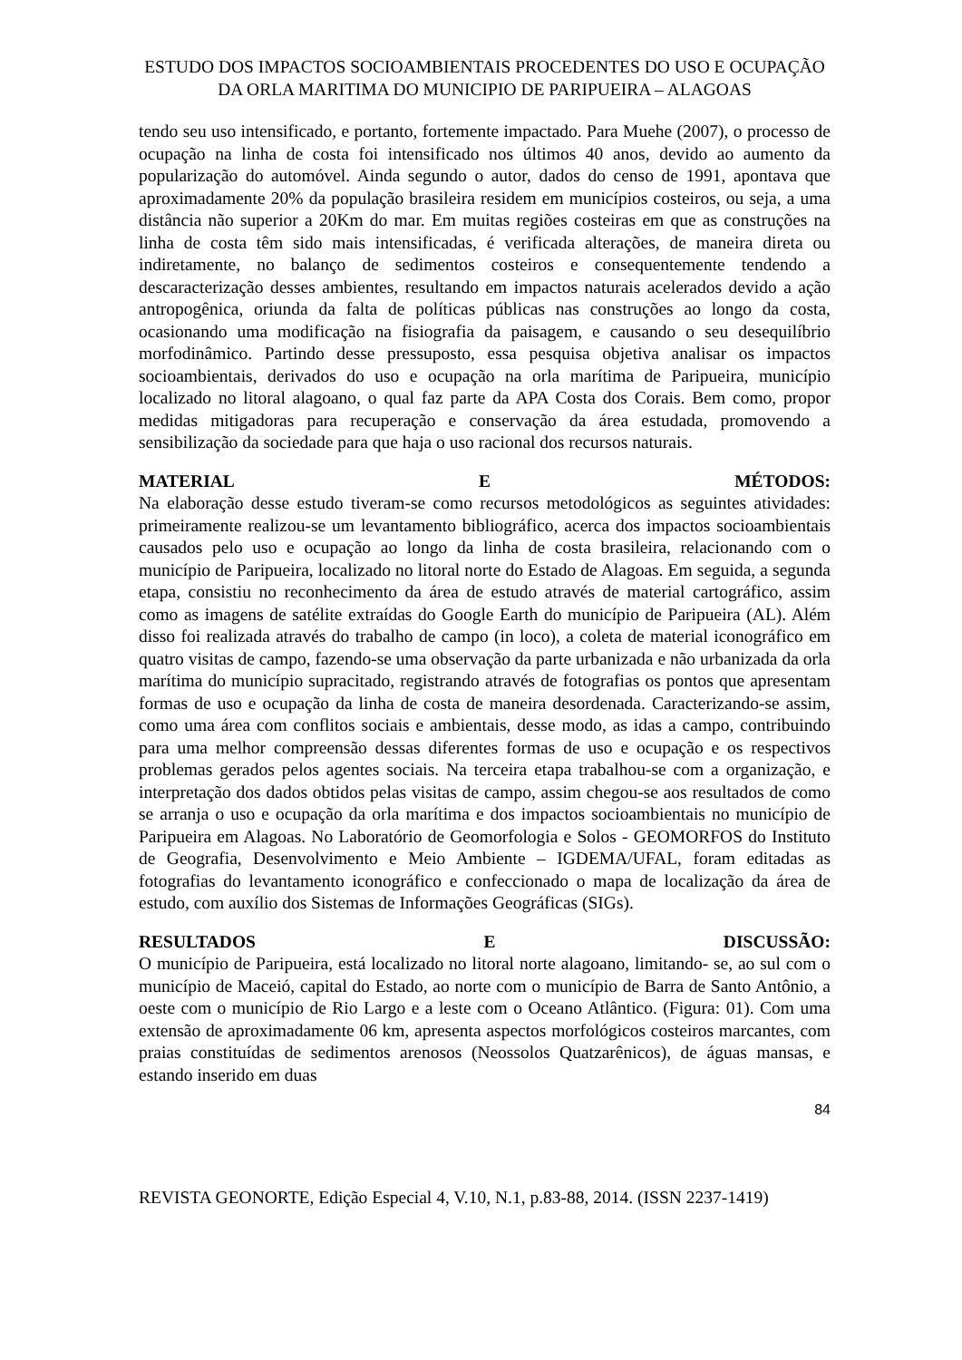ESTUDO DOS IMPACTOS SOCIOAMBIENTAIS PROCEDENTES DO USO E OCUPAÇÃO DA ORLA MARITIMA DO MUNICIPIO DE PARIPUEIRA – ALAGOAS
tendo seu uso intensificado, e portanto, fortemente impactado. Para Muehe (2007), o processo de ocupação na linha de costa foi intensificado nos últimos 40 anos, devido ao aumento da popularização do automóvel. Ainda segundo o autor, dados do censo de 1991, apontava que aproximadamente 20% da população brasileira residem em municípios costeiros, ou seja, a uma distância não superior a 20Km do mar. Em muitas regiões costeiras em que as construções na linha de costa têm sido mais intensificadas, é verificada alterações, de maneira direta ou indiretamente, no balanço de sedimentos costeiros e consequentemente tendendo a descaracterização desses ambientes, resultando em impactos naturais acelerados devido a ação antropogênica, oriunda da falta de políticas públicas nas construções ao longo da costa, ocasionando uma modificação na fisiografia da paisagem, e causando o seu desequilíbrio morfodinâmico. Partindo desse pressuposto, essa pesquisa objetiva analisar os impactos socioambientais, derivados do uso e ocupação na orla marítima de Paripueira, município localizado no litoral alagoano, o qual faz parte da APA Costa dos Corais. Bem como, propor medidas mitigadoras para recuperação e conservação da área estudada, promovendo a sensibilização da sociedade para que haja o uso racional dos recursos naturais.
MATERIAL E MÉTODOS:
Na elaboração desse estudo tiveram-se como recursos metodológicos as seguintes atividades: primeiramente realizou-se um levantamento bibliográfico, acerca dos impactos socioambientais causados pelo uso e ocupação ao longo da linha de costa brasileira, relacionando com o município de Paripueira, localizado no litoral norte do Estado de Alagoas. Em seguida, a segunda etapa, consistiu no reconhecimento da área de estudo através de material cartográfico, assim como as imagens de satélite extraídas do Google Earth do município de Paripueira (AL). Além disso foi realizada através do trabalho de campo (in loco), a coleta de material iconográfico em quatro visitas de campo, fazendo-se uma observação da parte urbanizada e não urbanizada da orla marítima do município supracitado, registrando através de fotografias os pontos que apresentam formas de uso e ocupação da linha de costa de maneira desordenada. Caracterizando-se assim, como uma área com conflitos sociais e ambientais, desse modo, as idas a campo, contribuindo para uma melhor compreensão dessas diferentes formas de uso e ocupação e os respectivos problemas gerados pelos agentes sociais. Na terceira etapa trabalhou-se com a organização, e interpretação dos dados obtidos pelas visitas de campo, assim chegou-se aos resultados de como se arranja o uso e ocupação da orla marítima e dos impactos socioambientais no município de Paripueira em Alagoas. No Laboratório de Geomorfologia e Solos - GEOMORFOS do Instituto de Geografia, Desenvolvimento e Meio Ambiente – IGDEMA/UFAL, foram editadas as fotografias do levantamento iconográfico e confeccionado o mapa de localização da área de estudo, com auxílio dos Sistemas de Informações Geográficas (SIGs).
RESULTADOS E DISCUSSÃO:
O município de Paripueira, está localizado no litoral norte alagoano, limitando- se, ao sul com o município de Maceió, capital do Estado, ao norte com o município de Barra de Santo Antônio, a oeste com o município de Rio Largo e a leste com o Oceano Atlântico. (Figura: 01). Com uma extensão de aproximadamente 06 km, apresenta aspectos morfológicos costeiros marcantes, com praias constituídas de sedimentos arenosos (Neossolos Quatzarênicos), de águas mansas, e estando inserido em duas
84
REVISTA GEONORTE, Edição Especial 4, V.10, N.1, p.83-88, 2014. (ISSN 2237-1419)